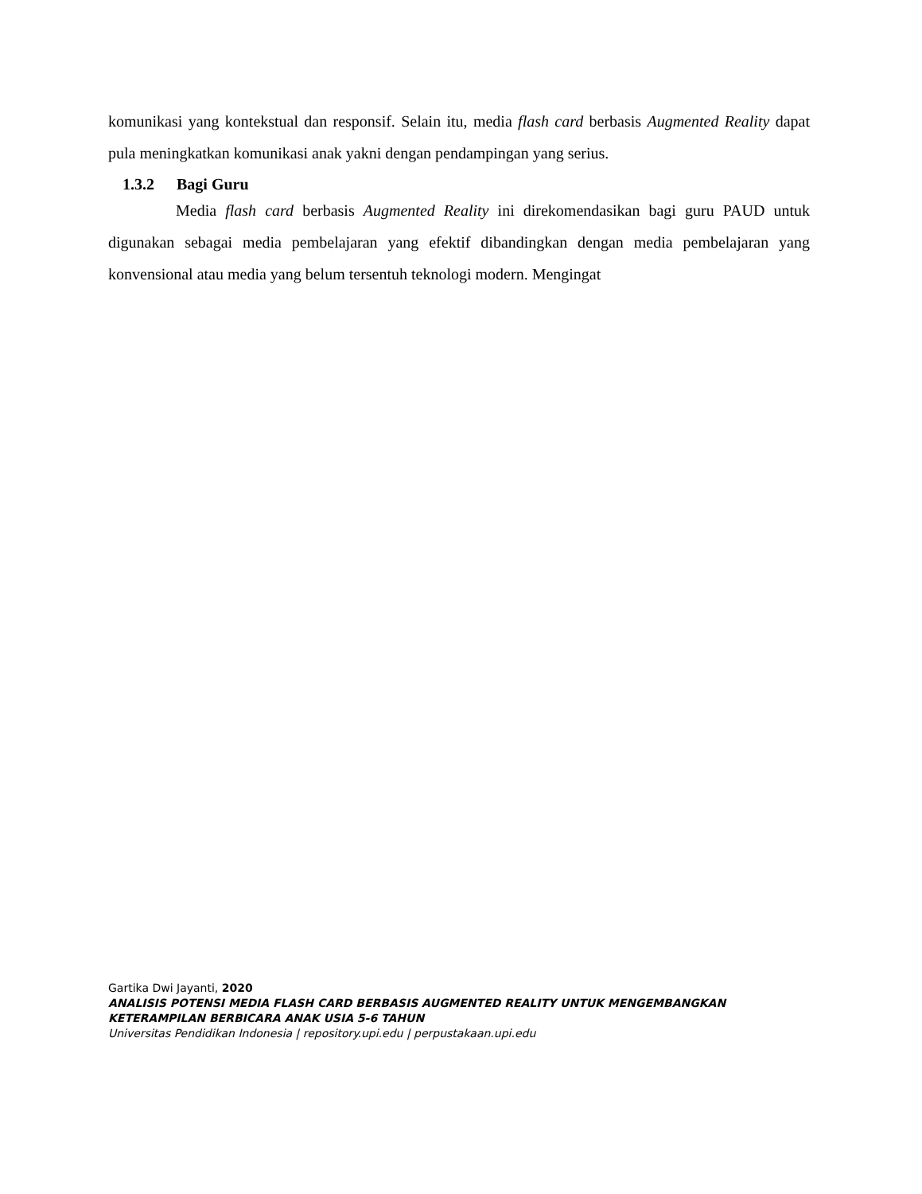komunikasi yang kontekstual dan responsif. Selain itu, media flash card berbasis Augmented Reality dapat pula meningkatkan komunikasi anak yakni dengan pendampingan yang serius.
1.3.2 Bagi Guru
Media flash card berbasis Augmented Reality ini direkomendasikan bagi guru PAUD untuk digunakan sebagai media pembelajaran yang efektif dibandingkan dengan media pembelajaran yang konvensional atau media yang belum tersentuh teknologi modern. Mengingat
Gartika Dwi Jayanti, 2020
ANALISIS POTENSI MEDIA FLASH CARD BERBASIS AUGMENTED REALITY UNTUK MENGEMBANGKAN
KETERAMPILAN BERBICARA ANAK USIA 5-6 TAHUN
Universitas Pendidikan Indonesia | repository.upi.edu | perpustakaan.upi.edu